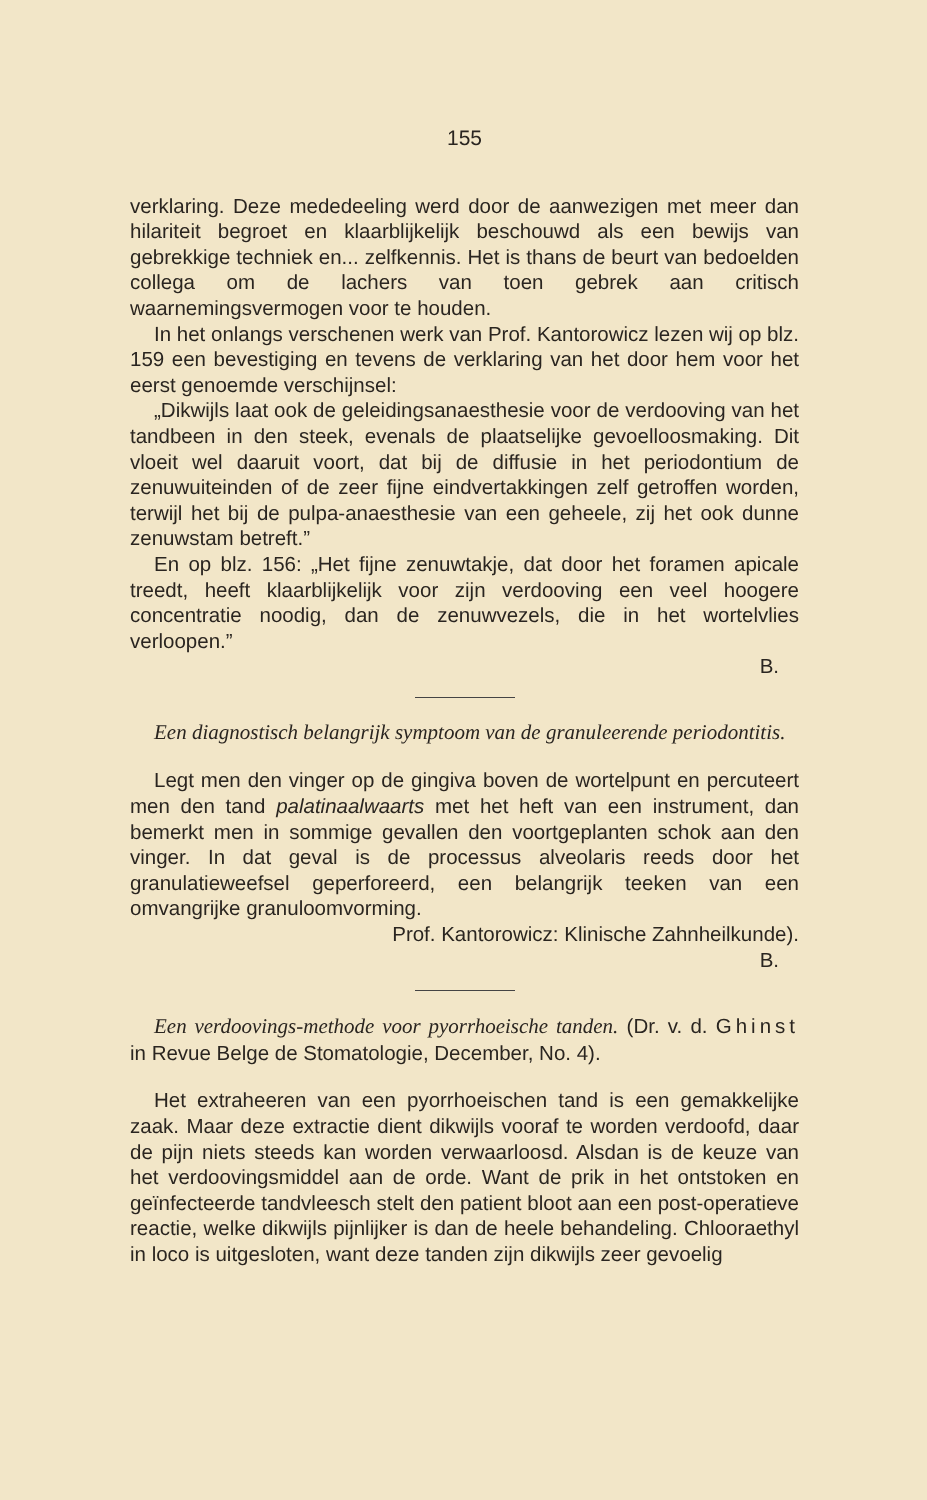155
verklaring. Deze mededeeling werd door de aanwezigen met meer dan hilariteit begroet en klaarblijkelijk beschouwd als een bewijs van gebrekkige techniek en... zelfkennis. Het is thans de beurt van bedoelden collega om de lachers van toen gebrek aan critisch waarnemingsvermogen voor te houden.
In het onlangs verschenen werk van Prof. Kantorowicz lezen wij op blz. 159 een bevestiging en tevens de verklaring van het door hem voor het eerst genoemde verschijnsel:
„Dikwijls laat ook de geleidingsanaesthesie voor de verdooving van het tandbeen in den steek, evenals de plaatselijke gevoelloosmaking. Dit vloeit wel daaruit voort, dat bij de diffusie in het periodontium de zenuwuiteinden of de zeer fijne eindvertakkingen zelf getroffen worden, terwijl het bij de pulpa-anaesthesie van een geheele, zij het ook dunne zenuwstam betreft.”
En op blz. 156: „Het fijne zenuwtakje, dat door het foramen apicale treedt, heeft klaarblijkelijk voor zijn verdooving een veel hoogere concentratie noodig, dan de zenuwvezels, die in het wortelvlies verloopen.”
B.
Een diagnostisch belangrijk symptoom van de granuleerende periodontitis.
Legt men den vinger op de gingiva boven de wortelpunt en percuteert men den tand palatinaalwaarts met het heft van een instrument, dan bemerkt men in sommige gevallen den voortgeplanten schok aan den vinger. In dat geval is de processus alveolaris reeds door het granulatieweefsel geperforeerd, een belangrijk teeken van een omvangrijke granuloomvorming.
Prof. Kantorowicz: Klinische Zahnheilkunde).
B.
Een verdoovings-methode voor pyorrhoeische tanden. (Dr. v. d. Ghinst in Revue Belge de Stomatologie, December, No. 4).
Het extraheeren van een pyorrhoeischen tand is een gemakkelijke zaak. Maar deze extractie dient dikwijls vooraf te worden verdoofd, daar de pijn niets steeds kan worden verwaarloosd. Alsdan is de keuze van het verdoovingsmiddel aan de orde. Want de prik in het ontstoken en geïnfecteerde tandvleesch stelt den patient bloot aan een post-operatieve reactie, welke dikwijls pijnlijker is dan de heele behandeling. Chlooraethyl in loco is uitgesloten, want deze tanden zijn dikwijls zeer gevoelig